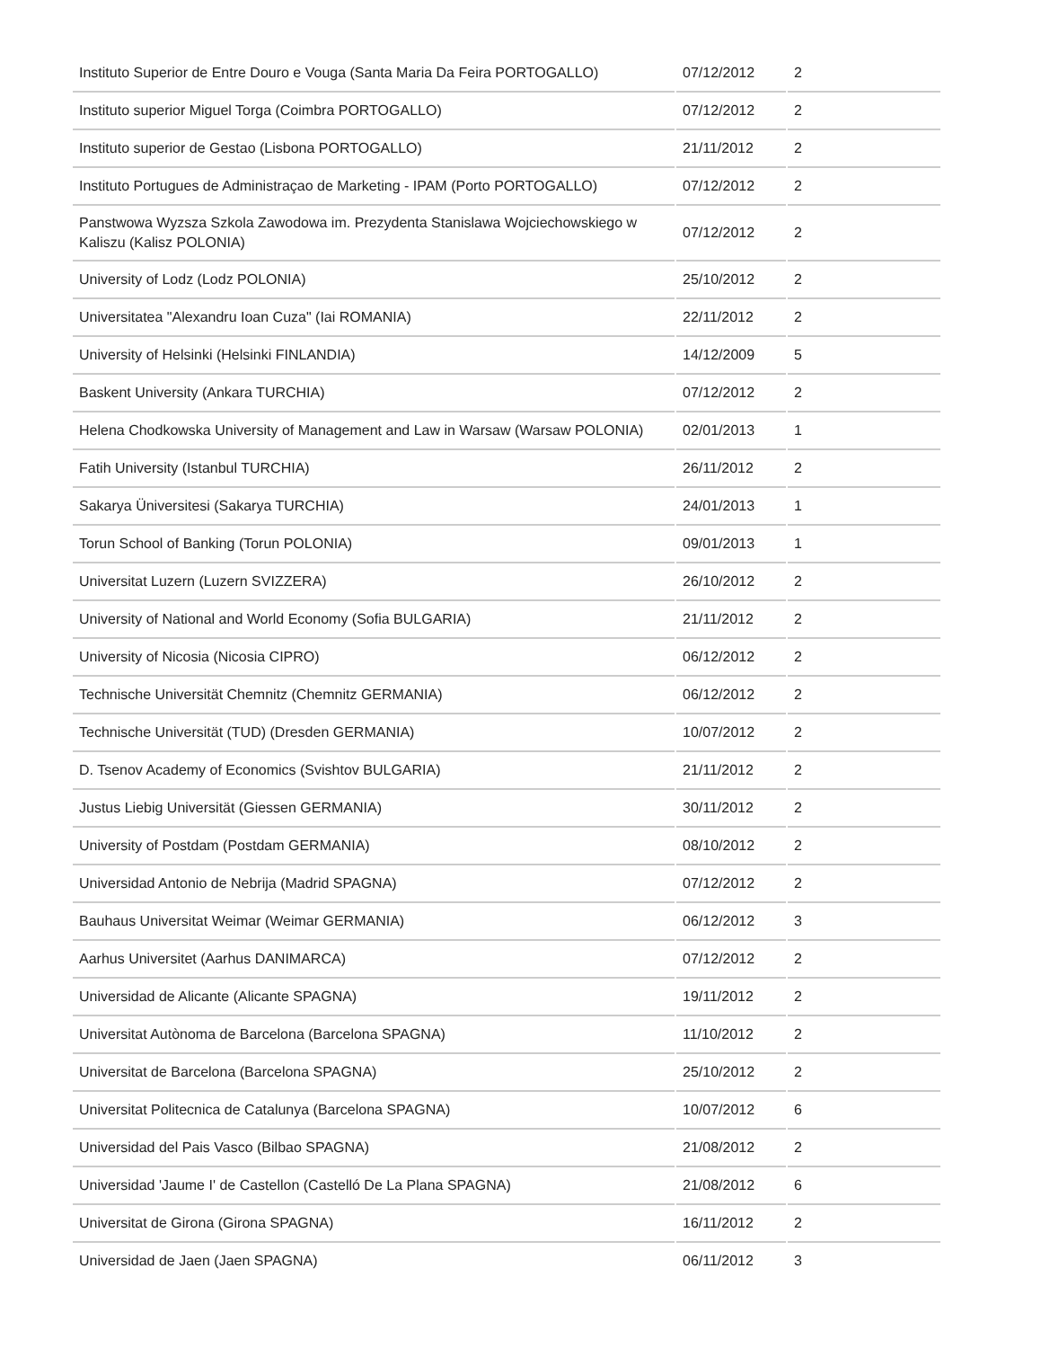| Instituto Superior de Entre Douro e Vouga (Santa Maria Da Feira PORTOGALLO) | 07/12/2012 | 2 |
| Instituto superior Miguel Torga (Coimbra PORTOGALLO) | 07/12/2012 | 2 |
| Instituto superior de Gestao (Lisbona PORTOGALLO) | 21/11/2012 | 2 |
| Instituto Portugues de Administraçao de Marketing - IPAM (Porto PORTOGALLO) | 07/12/2012 | 2 |
| Panstwowa Wyzsza Szkola Zawodowa im. Prezydenta Stanislawa Wojciechowskiego w Kaliszu (Kalisz POLONIA) | 07/12/2012 | 2 |
| University of Lodz (Lodz POLONIA) | 25/10/2012 | 2 |
| Universitatea "Alexandru Ioan Cuza" (Iai ROMANIA) | 22/11/2012 | 2 |
| University of Helsinki (Helsinki FINLANDIA) | 14/12/2009 | 5 |
| Baskent University (Ankara TURCHIA) | 07/12/2012 | 2 |
| Helena Chodkowska University of Management and Law in Warsaw (Warsaw POLONIA) | 02/01/2013 | 1 |
| Fatih University (Istanbul TURCHIA) | 26/11/2012 | 2 |
| Sakarya Üniversitesi (Sakarya TURCHIA) | 24/01/2013 | 1 |
| Torun School of Banking (Torun POLONIA) | 09/01/2013 | 1 |
| Universitat Luzern (Luzern SVIZZERA) | 26/10/2012 | 2 |
| University of National and World Economy (Sofia BULGARIA) | 21/11/2012 | 2 |
| University of Nicosia (Nicosia CIPRO) | 06/12/2012 | 2 |
| Technische Universität Chemnitz (Chemnitz GERMANIA) | 06/12/2012 | 2 |
| Technische Universität (TUD) (Dresden GERMANIA) | 10/07/2012 | 2 |
| D. Tsenov Academy of Economics (Svishtov BULGARIA) | 21/11/2012 | 2 |
| Justus Liebig Universität (Giessen GERMANIA) | 30/11/2012 | 2 |
| University of Postdam (Postdam GERMANIA) | 08/10/2012 | 2 |
| Universidad Antonio de Nebrija (Madrid SPAGNA) | 07/12/2012 | 2 |
| Bauhaus Universitat Weimar (Weimar GERMANIA) | 06/12/2012 | 3 |
| Aarhus Universitet (Aarhus DANIMARCA) | 07/12/2012 | 2 |
| Universidad de Alicante (Alicante SPAGNA) | 19/11/2012 | 2 |
| Universitat Autònoma de Barcelona (Barcelona SPAGNA) | 11/10/2012 | 2 |
| Universitat de Barcelona (Barcelona SPAGNA) | 25/10/2012 | 2 |
| Universitat Politecnica de Catalunya (Barcelona SPAGNA) | 10/07/2012 | 6 |
| Universidad del Pais Vasco (Bilbao SPAGNA) | 21/08/2012 | 2 |
| Universidad 'Jaume I' de Castellon (Castelló De La Plana SPAGNA) | 21/08/2012 | 6 |
| Universitat de Girona (Girona SPAGNA) | 16/11/2012 | 2 |
| Universidad de Jaen (Jaen SPAGNA) | 06/11/2012 | 3 |